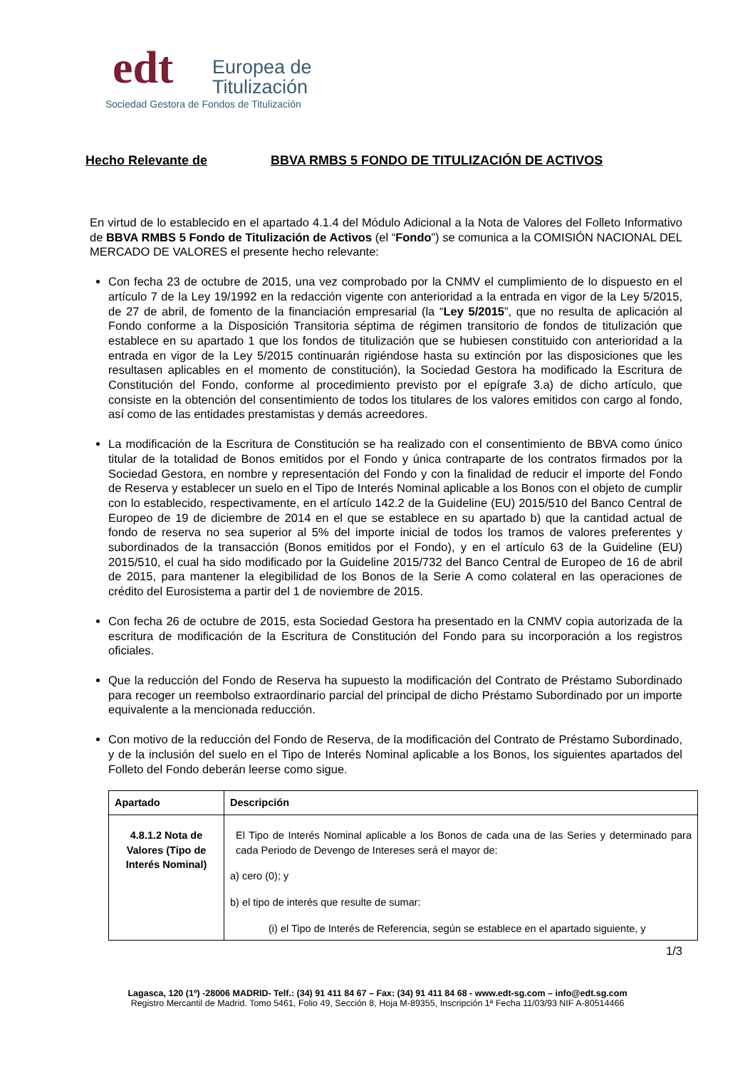edt
Europea de
Titulización
Sociedad Gestora de Fondos de Titulización
Hecho Relevante de BBVA RMBS 5 FONDO DE TITULIZACIÓN DE ACTIVOS
En virtud de lo establecido en el apartado 4.1.4 del Módulo Adicional a la Nota de Valores del Folleto Informativo de BBVA RMBS 5 Fondo de Titulización de Activos (el “Fondo”) se comunica a la COMISIÓN NACIONAL DEL MERCADO DE VALORES el presente hecho relevante:
Con fecha 23 de octubre de 2015, una vez comprobado por la CNMV el cumplimiento de lo dispuesto en el artículo 7 de la Ley 19/1992 en la redacción vigente con anterioridad a la entrada en vigor de la Ley 5/2015, de 27 de abril, de fomento de la financiación empresarial (la “Ley 5/2015”, que no resulta de aplicación al Fondo conforme a la Disposición Transitoria séptima de régimen transitorio de fondos de titulización que establece en su apartado 1 que los fondos de titulización que se hubiesen constituido con anterioridad a la entrada en vigor de la Ley 5/2015 continuarán rigiéndose hasta su extinción por las disposiciones que les resultasen aplicables en el momento de constitución), la Sociedad Gestora ha modificado la Escritura de Constitución del Fondo, conforme al procedimiento previsto por el epígrafe 3.a) de dicho artículo, que consiste en la obtención del consentimiento de todos los titulares de los valores emitidos con cargo al fondo, así como de las entidades prestamistas y demás acreedores.
La modificación de la Escritura de Constitución se ha realizado con el consentimiento de BBVA como único titular de la totalidad de Bonos emitidos por el Fondo y única contraparte de los contratos firmados por la Sociedad Gestora, en nombre y representación del Fondo y con la finalidad de reducir el importe del Fondo de Reserva y establecer un suelo en el Tipo de Interés Nominal aplicable a los Bonos con el objeto de cumplir con lo establecido, respectivamente, en el artículo 142.2 de la Guideline (EU) 2015/510 del Banco Central de Europeo de 19 de diciembre de 2014 en el que se establece en su apartado b) que la cantidad actual de fondo de reserva no sea superior al 5% del importe inicial de todos los tramos de valores preferentes y subordinados de la transacción (Bonos emitidos por el Fondo), y en el artículo 63 de la Guideline (EU) 2015/510, el cual ha sido modificado por la Guideline 2015/732 del Banco Central de Europeo de 16 de abril de 2015, para mantener la elegibilidad de los Bonos de la Serie A como colateral en las operaciones de crédito del Eurosistema a partir del 1 de noviembre de 2015.
Con fecha 26 de octubre de 2015, esta Sociedad Gestora ha presentado en la CNMV copia autorizada de la escritura de modificación de la Escritura de Constitución del Fondo para su incorporación a los registros oficiales.
Que la reducción del Fondo de Reserva ha supuesto la modificación del Contrato de Préstamo Subordinado para recoger un reembolso extraordinario parcial del principal de dicho Préstamo Subordinado por un importe equivalente a la mencionada reducción.
Con motivo de la reducción del Fondo de Reserva, de la modificación del Contrato de Préstamo Subordinado, y de la inclusión del suelo en el Tipo de Interés Nominal aplicable a los Bonos, los siguientes apartados del Folleto del Fondo deberán leerse como sigue.
| Apartado | Descripción |
| --- | --- |
| 4.8.1.2 Nota de Valores (Tipo de Interés Nominal) | El Tipo de Interés Nominal aplicable a los Bonos de cada una de las Series y determinado para cada Periodo de Devengo de Intereses será el mayor de: a) cero (0); y b) el tipo de interés que resulte de sumar: (i) el Tipo de Interés de Referencia, según se establece en el apartado siguiente, y |
1/3
Lagasca, 120 (1º) -28006 MADRID- Telf.: (34) 91 411 84 67 – Fax: (34) 91 411 84 68 - www.edt-sg.com – info@edt.sg.com
Registro Mercantil de Madrid. Tomo 5461, Folio 49, Sección 8, Hoja M-89355, Inscripción 1ª Fecha 11/03/93 NIF A-80514466